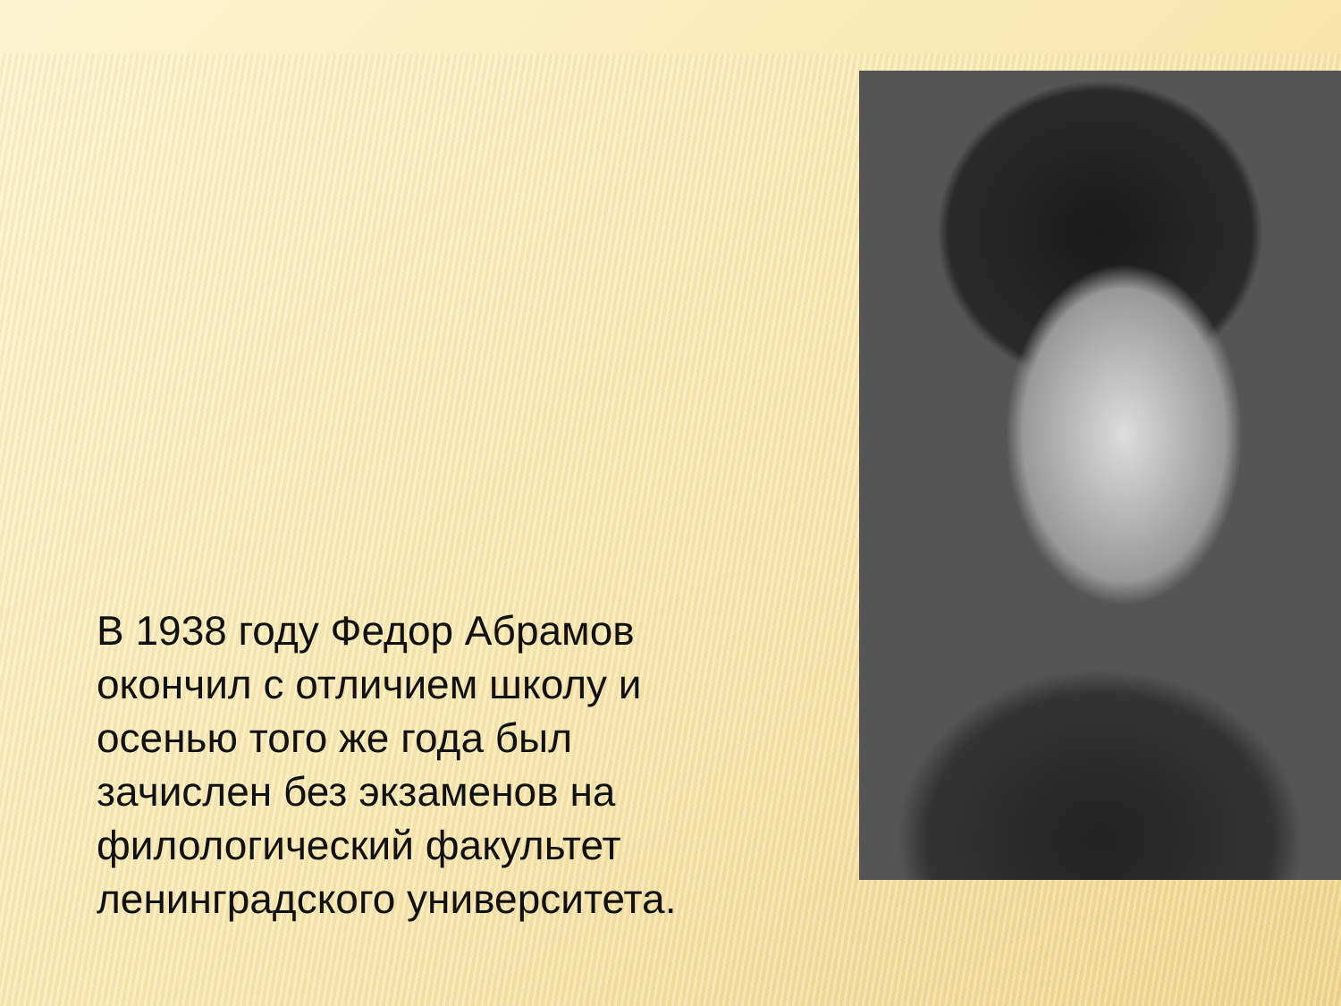В 1938 году Федор Абрамов окончил с отличием школу и осенью того же года был зачислен без экзаменов на филологический факультет ленинградского университета.